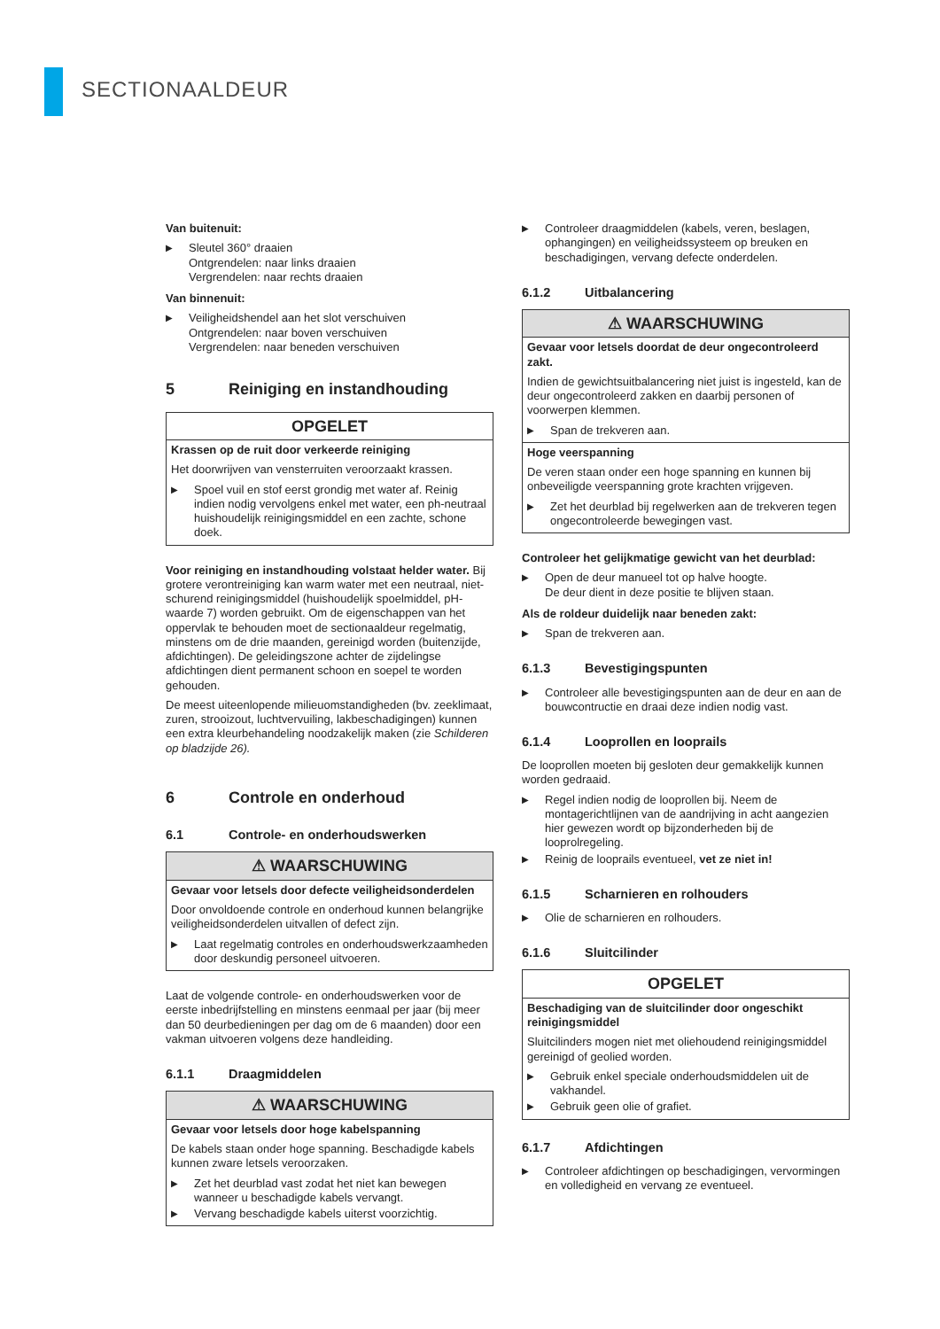SECTIONAALDEUR
Van buitenuit:
▶ Sleutel 360° draaien
Ontgrendelen: naar links draaien
Vergrendelen: naar rechts draaien
Van binnenuit:
▶ Veiligheidshendel aan het slot verschuiven
Ontgrendelen: naar boven verschuiven
Vergrendelen: naar beneden verschuiven
5 Reiniging en instandhouding
OPGELET
Krassen op de ruit door verkeerde reiniging
Het doorwrijven van vensterruiten veroorzaakt krassen.
▶ Spoel vuil en stof eerst grondig met water af. Reinig indien nodig vervolgens enkel met water, een ph-neutraal huishoudelijk reinigingsmiddel en een zachte, schone doek.
Voor reiniging en instandhouding volstaat helder water. Bij grotere verontreiniging kan warm water met een neutraal, niet-schurend reinigingsmiddel (huishoudelijk spoelmiddel, pH-waarde 7) worden gebruikt. Om de eigenschappen van het oppervlak te behouden moet de sectionaaldeur regelmatig, minstens om de drie maanden, gereinigd worden (buitenzijde, afdichtingen). De geleidingszone achter de zijdelingse afdichtingen dient permanent schoon en soepel te worden gehouden.
De meest uiteenlopende milieuomstandigheden (bv. zeeklimaat, zuren, strooizout, luchtvervuiling, lakbeschadigingen) kunnen een extra kleurbehandeling noodzakelijk maken (zie Schilderen op bladzijde 26).
6 Controle en onderhoud
6.1 Controle- en onderhoudswerken
⚠ WAARSCHUWING
Gevaar voor letsels door defecte veiligheidsonderdelen
Door onvoldoende controle en onderhoud kunnen belangrijke veiligheidsonderdelen uitvallen of defect zijn.
▶ Laat regelmatig controles en onderhoudswerkzaamheden door deskundig personeel uitvoeren.
Laat de volgende controle- en onderhoudswerken voor de eerste inbedrijfstelling en minstens eenmaal per jaar (bij meer dan 50 deurbedieningen per dag om de 6 maanden) door een vakman uitvoeren volgens deze handleiding.
6.1.1 Draagmiddelen
⚠ WAARSCHUWING
Gevaar voor letsels door hoge kabelspanning
De kabels staan onder hoge spanning. Beschadigde kabels kunnen zware letsels veroorzaken.
▶ Zet het deurblad vast zodat het niet kan bewegen wanneer u beschadigde kabels vervangt.
▶ Vervang beschadigde kabels uiterst voorzichtig.
▶ Controleer draagmiddelen (kabels, veren, beslagen, ophangingen) en veiligheidssysteem op breuken en beschadigingen, vervang defecte onderdelen.
6.1.2 Uitbalancering
⚠ WAARSCHUWING
Gevaar voor letsels doordat de deur ongecontroleerd zakt.
Indien de gewichtsuitbalancering niet juist is ingesteld, kan de deur ongecontroleerd zakken en daarbij personen of voorwerpen klemmen.
▶ Span de trekveren aan.
Hoge veerspanning
De veren staan onder een hoge spanning en kunnen bij onbeveiligde veerspanning grote krachten vrijgeven.
▶ Zet het deurblad bij regelwerken aan de trekveren tegen ongecontroleerde bewegingen vast.
Controleer het gelijkmatige gewicht van het deurblad:
▶ Open de deur manueel tot op halve hoogte.
De deur dient in deze positie te blijven staan.
Als de roldeur duidelijk naar beneden zakt:
▶ Span de trekveren aan.
6.1.3 Bevestigingspunten
▶ Controleer alle bevestigingspunten aan de deur en aan de bouwcontructie en draai deze indien nodig vast.
6.1.4 Looprollen en looprails
De looprollen moeten bij gesloten deur gemakkelijk kunnen worden gedraaid.
▶ Regel indien nodig de looprollen bij. Neem de montagerichtlijnen van de aandrijving in acht aangezien hier gewezen wordt op bijzonderheden bij de looprolregeling.
▶ Reinig de looprails eventueel, vet ze niet in!
6.1.5 Scharnieren en rolhouders
▶ Olie de scharnieren en rolhouders.
6.1.6 Sluitcilinder
OPGELET
Beschadiging van de sluitcilinder door ongeschikt reinigingsmiddel
Sluitcilinders mogen niet met oliehoudend reinigingsmiddel gereinigd of geolied worden.
▶ Gebruik enkel speciale onderhoudsmiddelen uit de vakhandel.
▶ Gebruik geen olie of grafiet.
6.1.7 Afdichtingen
▶ Controleer afdichtingen op beschadigingen, vervormingen en volledigheid en vervang ze eventueel.